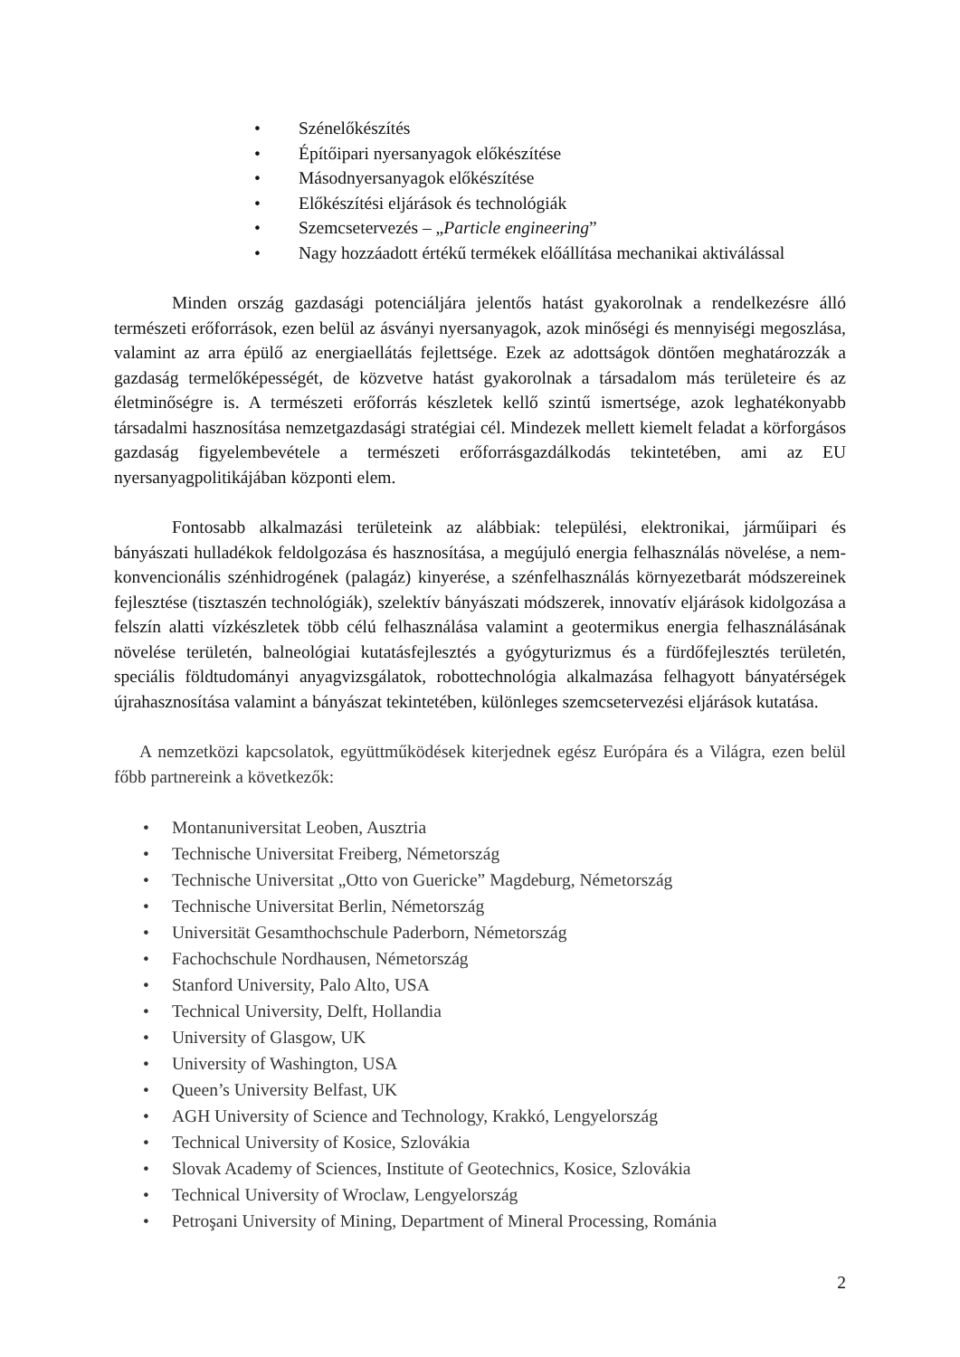• Szénelőkészítés
• Építőipari nyersanyagok előkészítése
• Másodnyersanyagok előkészítése
• Előkészítési eljárások és technológiák
• Szemcsetervezés – „Particle engineering”
• Nagy hozzáadott értékű termékek előállítása mechanikai aktiválással
Minden ország gazdasági potenciáljára jelentős hatást gyakorolnak a rendelkezésre álló természeti erőforrások, ezen belül az ásványi nyersanyagok, azok minőségi és mennyiségi megoszlása, valamint az arra épülő az energiaellátás fejlettsége. Ezek az adottságok döntően meghatározzák a gazdaság termelőképességét, de közvetve hatást gyakorolnak a társadalom más területeire és az életminőségre is. A természeti erőforrás készletek kellő szintű ismertsége, azok leghatékonyabb társadalmi hasznosítása nemzetgazdasági stratégiai cél. Mindezek mellett kiemelt feladat a körforgásos gazdaság figyelembevétele a természeti erőforrásgazdálkodás tekintetében, ami az EU nyersanyagpolitikájában központi elem.
Fontosabb alkalmazási területeink az alábbiak: települési, elektronikai, járműipari és bányászati hulladékok feldolgozása és hasznosítása, a megújuló energia felhasználás növelése, a nem-konvencionális szénhidrogének (palagáz) kinyerése, a szénfelhasználás környezetbarát módszereinek fejlesztése (tisztaszén technológiák), szelektív bányászati módszerek, innovatív eljárások kidolgozása a felszín alatti vízkészletek több célú felhasználása valamint a geotermikus energia felhasználásának növelése területén, balneológiai kutatásfejlesztés a gyógyturizmus és a fürdőfejlesztés területén, speciális földtudományi anyagvizsgálatok, robottechnológia alkalmazása felhagyott bányatérségek újrahasznosítása valamint a bányászat tekintetében, különleges szemcsetervezési eljárások kutatása.
A nemzetközi kapcsolatok, együttműködések kiterjednek egész Európára és a Világra, ezen belül főbb partnereink a következők:
• Montanuniversitat Leoben, Ausztria
• Technische Universitat Freiberg, Németország
• Technische Universitat „Otto von Guericke” Magdeburg, Németország
• Technische Universitat Berlin, Németország
• Universität Gesamthochschule Paderborn, Németország
• Fachochschule Nordhausen, Németország
• Stanford University, Palo Alto, USA
• Technical University, Delft, Hollandia
• University of Glasgow, UK
• University of Washington, USA
• Queen’s University Belfast, UK
• AGH University of Science and Technology, Krakkó, Lengyelország
• Technical University of Kosice, Szlovákia
• Slovak Academy of Sciences, Institute of Geotechnics, Kosice, Szlovákia
• Technical University of Wroclaw, Lengyelország
• Petroşani University of Mining, Department of Mineral Processing, Románia
2